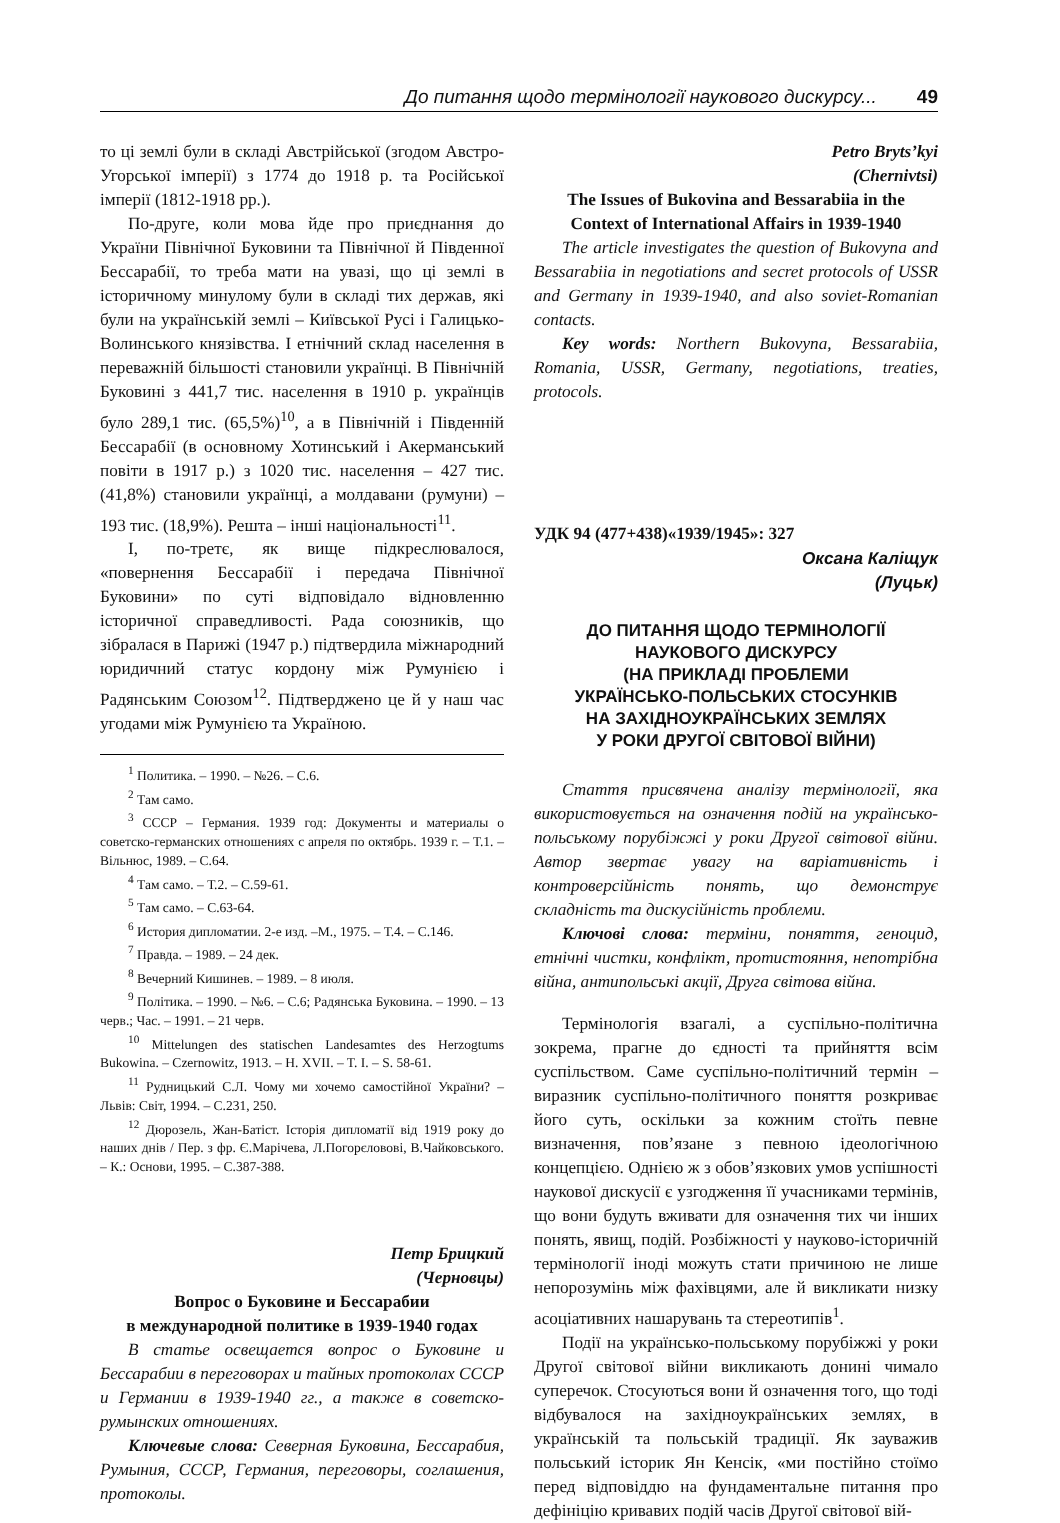До питання щодо термінології наукового дискурсу... 49
то ці землі були в складі Австрійської (згодом Австро-Угорської імперії) з 1774 до 1918 р. та Російської імперії (1812-1918 рр.).
По-друге, коли мова йде про приєднання до України Північної Буковини та Північної й Південної Бессарабії, то треба мати на увазі, що ці землі в історичному минулому були в складі тих держав, які були на українській землі – Київської Русі і Галицько-Волинського князівства. І етнічний склад населення в переважній більшості становили українці. В Північній Буковині з 441,7 тис. населення в 1910 р. українців було 289,1 тис. (65,5%)<sup>10</sup>, а в Північній і Південній Бессарабії (в основному Хотинський і Акерманський повіти в 1917 р.) з 1020 тис. населення – 427 тис. (41,8%) становили українці, а молдавани (румуни) – 193 тис. (18,9%). Решта – інші національності<sup>11</sup>.
І, по-третє, як вище підкреслювалося, «повернення Бессарабії і передача Північної Буковини» по суті відповідало відновленню історичної справедливості. Рада союзників, що зібралася в Парижі (1947 р.) підтвердила міжнародний юридичний статус кордону між Румунією і Радянським Союзом<sup>12</sup>. Підтверджено це й у наш час угодами між Румунією та Україною.
<sup>1</sup> Политика. – 1990. – №26. – С.6.
<sup>2</sup> Там само.
<sup>3</sup> СССР – Германия. 1939 год: Документы и материалы о советско-германских отношениях с апреля по октябрь. 1939 г. – Т.1. – Вільнюс, 1989. – С.64.
<sup>4</sup> Там само. – Т.2. – С.59-61.
<sup>5</sup> Там само. – С.63-64.
<sup>6</sup> История дипломатии. 2-е изд. –М., 1975. – Т.4. – С.146.
<sup>7</sup> Правда. – 1989. – 24 дек.
<sup>8</sup> Вечерний Кишинев. – 1989. – 8 июля.
<sup>9</sup> Політика. – 1990. – №6. – С.6; Радянська Буковина. – 1990. – 13 черв.; Час. – 1991. – 21 черв.
<sup>10</sup> Mittelungen des statischen Landesamtes des Herzogtums Bukowina. – Czernowitz, 1913. – H. XVII. – T. I. – S. 58-61.
<sup>11</sup> Рудницький С.Л. Чому ми хочемо самостійної України? – Львів: Світ, 1994. – С.231, 250.
<sup>12</sup> Дюрозель, Жан-Батіст. Історія дипломатії від 1919 року до наших днів / Пер. з фр. Є.Марічева, Л.Погорєловові, В.Чайковського. – К.: Основи, 1995. – С.387-388.
Петр Брицкий
(Черновцы)
Вопрос о Буковине и Бессарабии
в международной политике в 1939-1940 годах
В статье освещается вопрос о Буковине и Бессарабии в переговорах и тайных протоколах СССР и Германии в 1939-1940 гг., а также в советско-румынских отношениях.
Ключевые слова: Северная Буковина, Бессарабия, Румыния, СССР, Германия, переговоры, соглашения, протоколы.
Petro Bryts’kyi
(Chernivtsi)
The Issues of Bukovina and Bessarabiia in the
Context of International Affairs in 1939-1940
The article investigates the question of Bukovyna and Bessarabiia in negotiations and secret protocols of USSR and Germany in 1939-1940, and also soviet-Romanian contacts.
Key words: Northern Bukovyna, Bessarabiia, Romania, USSR, Germany, negotiations, treaties, protocols.
УДК 94 (477+438)«1939/1945»: 327
Оксана Каліщук
(Луцьк)
ДО ПИТАННЯ ЩОДО ТЕРМІНОЛОГІЇ
НАУКОВОГО ДИСКУРСУ
(НА ПРИКЛАДІ ПРОБЛЕМИ
УКРАЇНСЬКО-ПОЛЬСЬКИХ СТОСУНКІВ
НА ЗАХІДНОУКРАЇНСЬКИХ ЗЕМЛЯХ
У РОКИ ДРУГОЇ СВІТОВОЇ ВІЙНИ)
Стаття присвячена аналізу термінології, яка використовується на означення подій на українсько-польському порубіжжі у роки Другої світової війни. Автор звертає увагу на варіативність і контроверсійність понять, що демонструє складність та дискусійність проблеми.
Ключові слова: терміни, поняття, геноцид, етнічні чистки, конфлікт, протистояння, непотрібна війна, антипольські акції, Друга світова війна.
Термінологія взагалі, а суспільно-політична зокрема, прагне до єдності та прийняття всім суспільством. Саме суспільно-політичний термін – виразник суспільно-політичного поняття розкриває його суть, оскільки за кожним стоїть певне визначення, пов’язане з певною ідеологічною концепцією. Однією ж з обов’язкових умов успішності наукової дискусії є узгодження її учасниками термінів, що вони будуть вживати для означення тих чи інших понять, явищ, подій. Розбіжності у науково-історичній термінології іноді можуть стати причиною не лише непорозумінь між фахівцями, але й викликати низку асоціативних нашарувань та стереотипів<sup>1</sup>.
Події на українсько-польському порубіжжі у роки Другої світової війни викликають донині чимало суперечок. Стосуються вони й означення того, що тоді відбувалося на західноукраїнських землях, в українській та польській традиції. Як зауважив польський історик Ян Кенсік, «ми постійно стоїмо перед відповіддю на фундаментальне питання про дефініцію кривавих подій часів Другої світової вій-